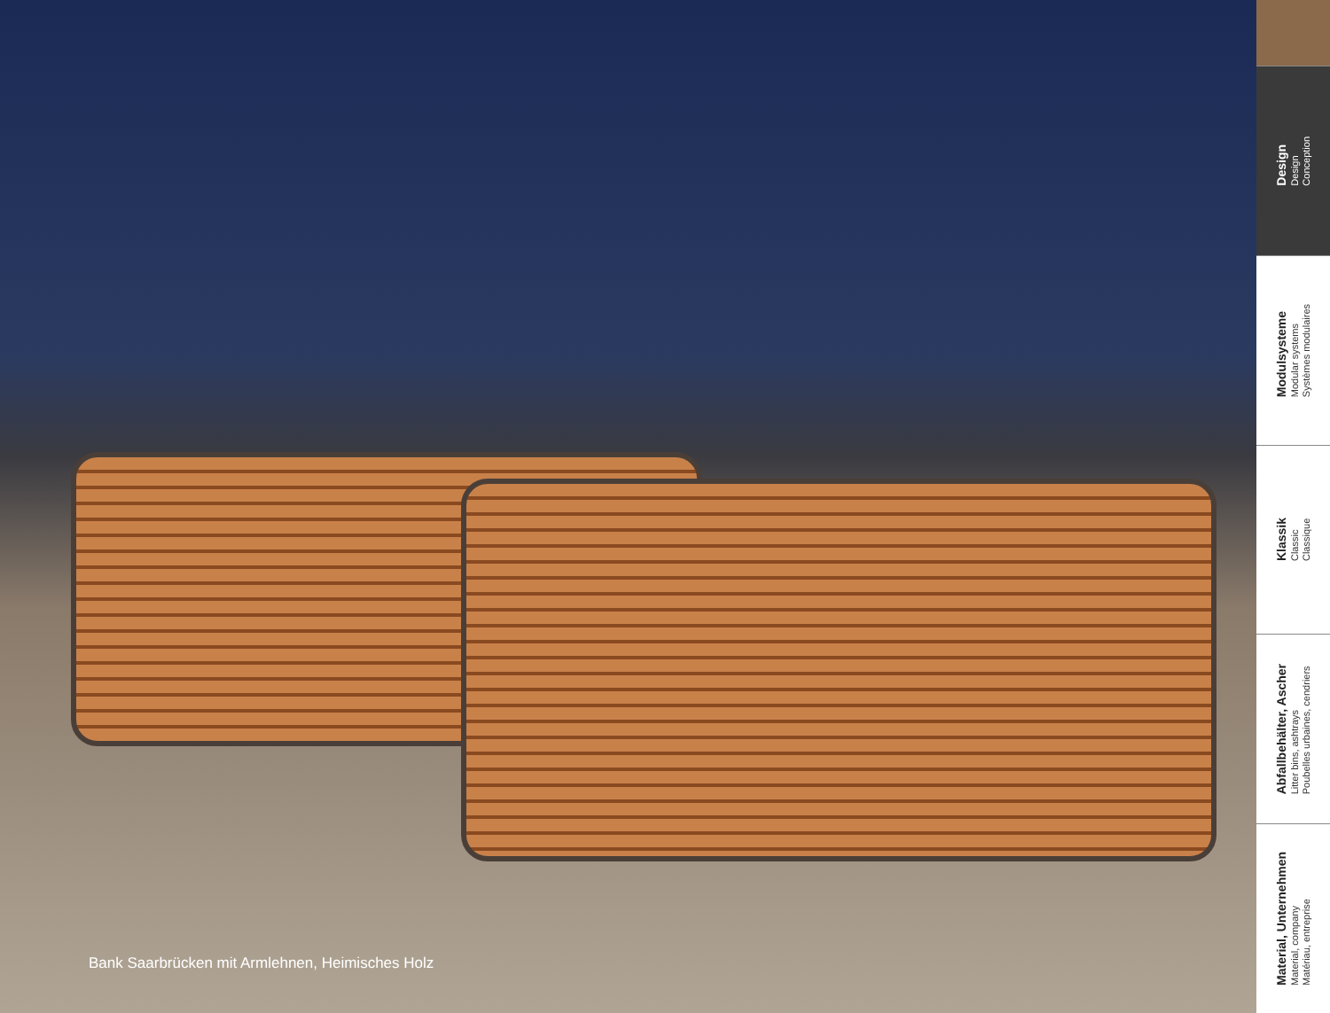Bank Saarbrücken mit Armlehnen, Heimisches Holz
Design
Design
Conception
Modulsysteme
Modular systems
Systèmes modulaires
Klassik
Classic
Classique
Abfallbehälter, Ascher
Litter bins, ashtrays
Poubelles urbaines, cendriers
Material, Unternehmen
Material, company
Matériau, entreprise